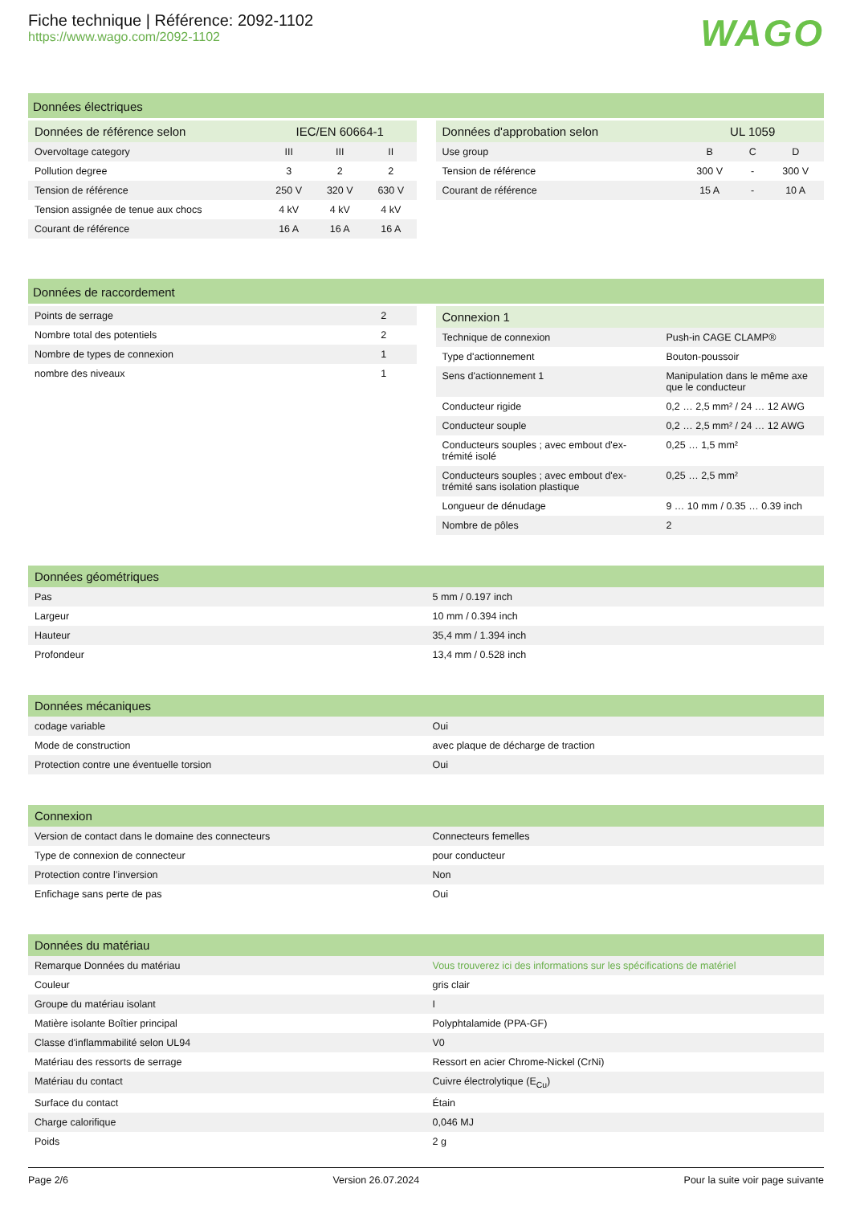Fiche technique | Référence: 2092-1102
https://www.wago.com/2092-1102
WAGO
Données électriques
| Données de référence selon | IEC/EN 60664-1 | | |
| --- | --- | --- | --- |
| Overvoltage category | III | III | II |
| Pollution degree | 3 | 2 | 2 |
| Tension de référence | 250 V | 320 V | 630 V |
| Tension assignée de tenue aux chocs | 4 kV | 4 kV | 4 kV |
| Courant de référence | 16 A | 16 A | 16 A |
| Données d'approbation selon | UL 1059 | | |
| --- | --- | --- | --- |
| Use group | B | C | D |
| Tension de référence | 300 V | - | 300 V |
| Courant de référence | 15 A | - | 10 A |
Données de raccordement
| Points de serrage | 2 |
| Nombre total des potentiels | 2 |
| Nombre de types de connexion | 1 |
| nombre des niveaux | 1 |
| Connexion 1 | |
| --- | --- |
| Technique de connexion | Push-in CAGE CLAMP® |
| Type d'actionnement | Bouton-poussoir |
| Sens d'actionnement 1 | Manipulation dans le même axe que le conducteur |
| Conducteur rigide | 0,2 … 2,5 mm² / 24 … 12 AWG |
| Conducteur souple | 0,2 … 2,5 mm² / 24 … 12 AWG |
| Conducteurs souples ; avec embout d'ex-trémité isolé | 0,25 … 1,5 mm² |
| Conducteurs souples ; avec embout d'ex-trémité sans isolation plastique | 0,25 … 2,5 mm² |
| Longueur de dénudage | 9 … 10 mm / 0.35 … 0.39 inch |
| Nombre de pôles | 2 |
| Données géométriques | |
| --- | --- |
| Pas | 5 mm / 0.197 inch |
| Largeur | 10 mm / 0.394 inch |
| Hauteur | 35,4 mm / 1.394 inch |
| Profondeur | 13,4 mm / 0.528 inch |
| Données mécaniques | |
| --- | --- |
| codage variable | Oui |
| Mode de construction | avec plaque de décharge de traction |
| Protection contre une éventuelle torsion | Oui |
| Connexion | |
| --- | --- |
| Version de contact dans le domaine des connecteurs | Connecteurs femelles |
| Type de connexion de connecteur | pour conducteur |
| Protection contre l’inversion | Non |
| Enfichage sans perte de pas | Oui |
| Données du matériau | |
| --- | --- |
| Remarque Données du matériau | Vous trouverez ici des informations sur les spécifications de matériel |
| Couleur | gris clair |
| Groupe du matériau isolant | I |
| Matière isolante Boîtier principal | Polyphtalamide (PPA-GF) |
| Classe d'inflammabilité selon UL94 | V0 |
| Matériau des ressorts de serrage | Ressort en acier Chrome-Nickel (CrNi) |
| Matériau du contact | Cuivre électrolytique (E<sub>Cu</sub>) |
| Surface du contact | Étain |
| Charge calorifique | 0,046 MJ |
| Poids | 2 g |
Page 2/6 Version 26.07.2024 Pour la suite voir page suivante